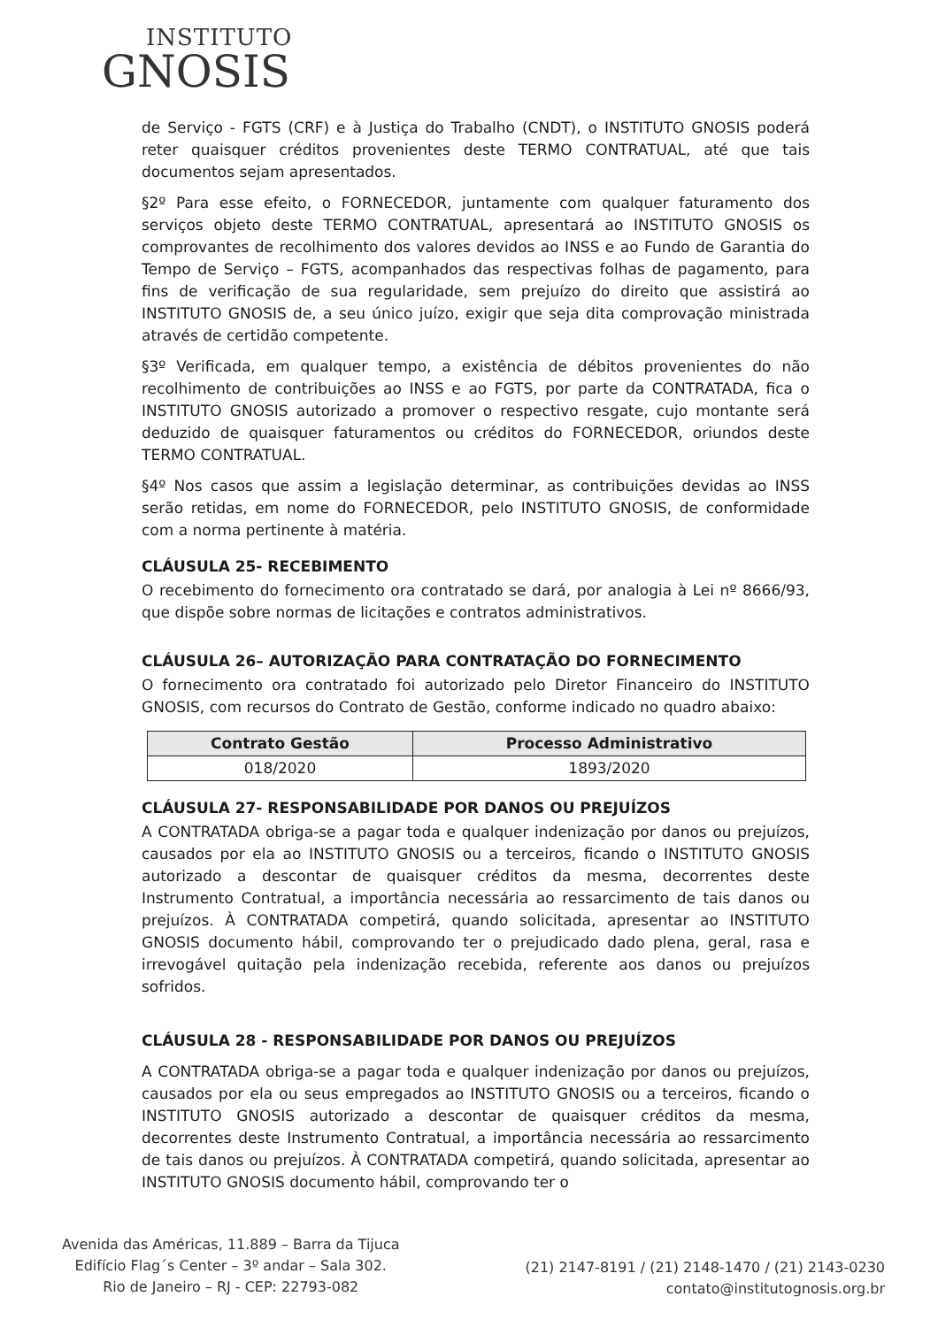INSTITUTO
GNOSIS
de Serviço - FGTS (CRF) e à Justiça do Trabalho (CNDT), o INSTITUTO GNOSIS poderá reter quaisquer créditos provenientes deste TERMO CONTRATUAL, até que tais documentos sejam apresentados.
§2º Para esse efeito, o FORNECEDOR, juntamente com qualquer faturamento dos serviços objeto deste TERMO CONTRATUAL, apresentará ao INSTITUTO GNOSIS os comprovantes de recolhimento dos valores devidos ao INSS e ao Fundo de Garantia do Tempo de Serviço – FGTS, acompanhados das respectivas folhas de pagamento, para fins de verificação de sua regularidade, sem prejuízo do direito que assistirá ao INSTITUTO GNOSIS de, a seu único juízo, exigir que seja dita comprovação ministrada através de certidão competente.
§3º Verificada, em qualquer tempo, a existência de débitos provenientes do não recolhimento de contribuições ao INSS e ao FGTS, por parte da CONTRATADA, fica o INSTITUTO GNOSIS autorizado a promover o respectivo resgate, cujo montante será deduzido de quaisquer faturamentos ou créditos do FORNECEDOR, oriundos deste TERMO CONTRATUAL.
§4º Nos casos que assim a legislação determinar, as contribuições devidas ao INSS serão retidas, em nome do FORNECEDOR, pelo INSTITUTO GNOSIS, de conformidade com a norma pertinente à matéria.
CLÁUSULA 25- RECEBIMENTO
O recebimento do fornecimento ora contratado se dará, por analogia à Lei nº 8666/93, que dispõe sobre normas de licitações e contratos administrativos.
CLÁUSULA 26– AUTORIZAÇÃO PARA CONTRATAÇÃO DO FORNECIMENTO
O fornecimento ora contratado foi autorizado pelo Diretor Financeiro do INSTITUTO GNOSIS, com recursos do Contrato de Gestão, conforme indicado no quadro abaixo:
| Contrato Gestão | Processo Administrativo |
| --- | --- |
| 018/2020 | 1893/2020 |
CLÁUSULA 27- RESPONSABILIDADE POR DANOS OU PREJUÍZOS
A CONTRATADA obriga-se a pagar toda e qualquer indenização por danos ou prejuízos, causados por ela ao INSTITUTO GNOSIS ou a terceiros, ficando o INSTITUTO GNOSIS autorizado a descontar de quaisquer créditos da mesma, decorrentes deste Instrumento Contratual, a importância necessária ao ressarcimento de tais danos ou prejuízos. À CONTRATADA competirá, quando solicitada, apresentar ao INSTITUTO GNOSIS documento hábil, comprovando ter o prejudicado dado plena, geral, rasa e irrevogável quitação pela indenização recebida, referente aos danos ou prejuízos sofridos.
CLÁUSULA 28 - RESPONSABILIDADE POR DANOS OU PREJUÍZOS
A CONTRATADA obriga-se a pagar toda e qualquer indenização por danos ou prejuízos, causados por ela ou seus empregados ao INSTITUTO GNOSIS ou a terceiros, ficando o INSTITUTO GNOSIS autorizado a descontar de quaisquer créditos da mesma, decorrentes deste Instrumento Contratual, a importância necessária ao ressarcimento de tais danos ou prejuízos. À CONTRATADA competirá, quando solicitada, apresentar ao INSTITUTO GNOSIS documento hábil, comprovando ter o
Avenida das Américas, 11.889 – Barra da Tijuca
Edifício Flag´s Center – 3º andar – Sala 302.
Rio de Janeiro – RJ - CEP: 22793-082
(21) 2147-8191 / (21) 2148-1470 / (21) 2143-0230
contato@institutognosis.org.br